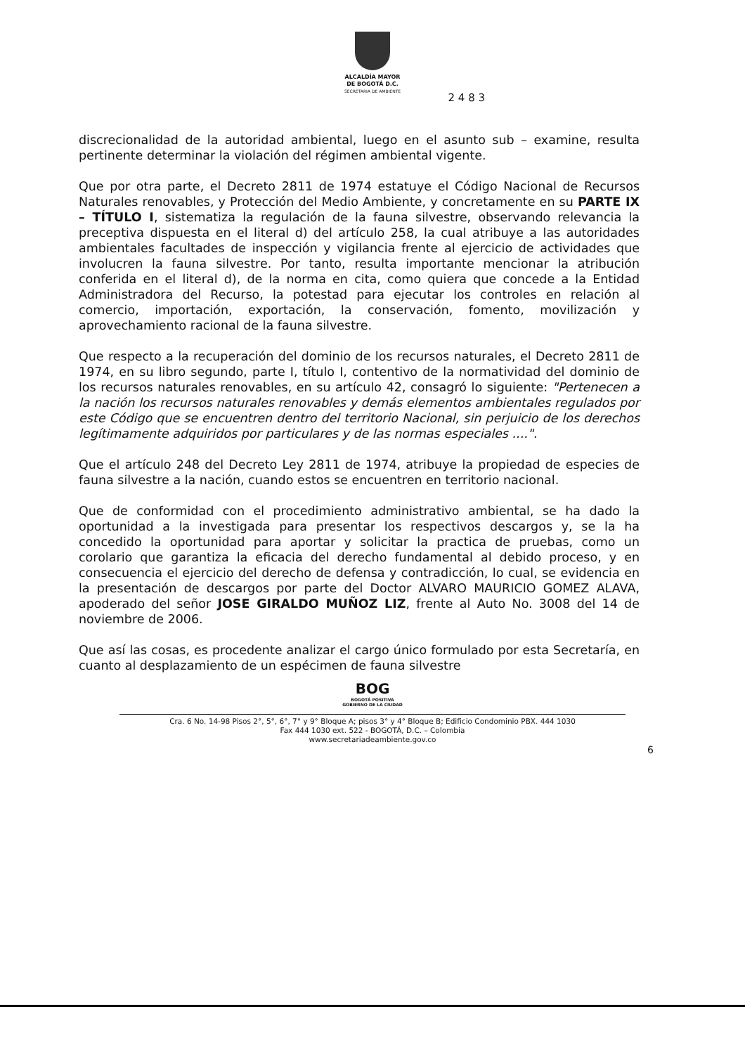ALCALDÍA MAYOR
DE BOGOTÁ D.C.
SECRETARIA DE AMBIENTE
2 4 8 3
discrecionalidad de la autoridad ambiental, luego en el asunto sub – examine, resulta pertinente determinar la violación del régimen ambiental vigente.
Que por otra parte, el Decreto 2811 de 1974 estatuye el Código Nacional de Recursos Naturales renovables, y Protección del Medio Ambiente, y concretamente en su PARTE IX – TÍTULO I, sistematiza la regulación de la fauna silvestre, observando relevancia la preceptiva dispuesta en el literal d) del artículo 258, la cual atribuye a las autoridades ambientales facultades de inspección y vigilancia frente al ejercicio de actividades que involucren la fauna silvestre. Por tanto, resulta importante mencionar la atribución conferida en el literal d), de la norma en cita, como quiera que concede a la Entidad Administradora del Recurso, la potestad para ejecutar los controles en relación al comercio, importación, exportación, la conservación, fomento, movilización y aprovechamiento racional de la fauna silvestre.
Que respecto a la recuperación del dominio de los recursos naturales, el Decreto 2811 de 1974, en su libro segundo, parte I, título I, contentivo de la normatividad del dominio de los recursos naturales renovables, en su artículo 42, consagró lo siguiente: "Pertenecen a la nación los recursos naturales renovables y demás elementos ambientales regulados por este Código que se encuentren dentro del territorio Nacional, sin perjuicio de los derechos legítimamente adquiridos por particulares y de las normas especiales ....".
Que el artículo 248 del Decreto Ley 2811 de 1974, atribuye la propiedad de especies de fauna silvestre a la nación, cuando estos se encuentren en territorio nacional.
Que de conformidad con el procedimiento administrativo ambiental, se ha dado la oportunidad a la investigada para presentar los respectivos descargos y, se la ha concedido la oportunidad para aportar y solicitar la practica de pruebas, como un corolario que garantiza la eficacia del derecho fundamental al debido proceso, y en consecuencia el ejercicio del derecho de defensa y contradicción, lo cual, se evidencia en la presentación de descargos por parte del Doctor ALVARO MAURICIO GOMEZ ALAVA, apoderado del señor JOSE GIRALDO MUÑOZ LIZ, frente al Auto No. 3008 del 14 de noviembre de 2006.
Que así las cosas, es procedente analizar el cargo único formulado por esta Secretaría, en cuanto al desplazamiento de un espécimen de fauna silvestre
BOG
BOGOTÁ POSITIVA
GOBIERNO DE LA CIUDAD
Cra. 6 No. 14-98 Pisos 2°, 5°, 6°, 7° y 9° Bloque A; pisos 3° y 4° Bloque B; Edificio Condominio PBX. 444 1030
Fax 444 1030 ext. 522 - BOGOTÁ, D.C. – Colombia
www.secretariadeambiente.gov.co
6